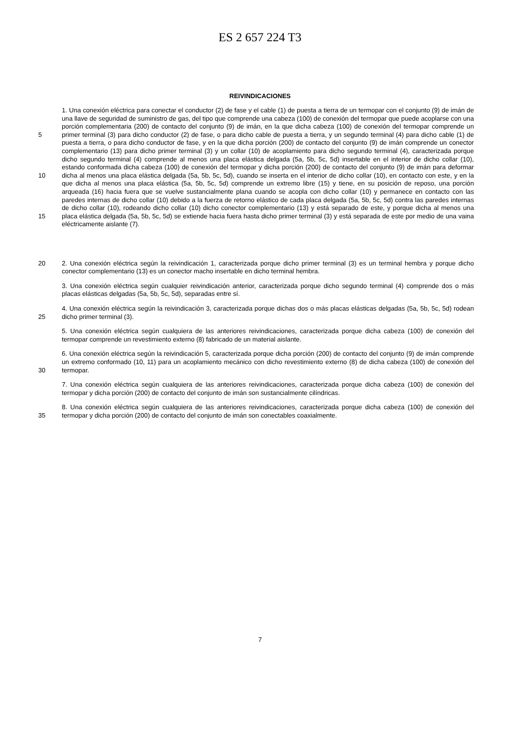ES 2 657 224 T3
REIVINDICACIONES
5
10
15
1. Una conexión eléctrica para conectar el conductor (2) de fase y el cable (1) de puesta a tierra de un termopar con el conjunto (9) de imán de una llave de seguridad de suministro de gas, del tipo que comprende una cabeza (100) de conexión del termopar que puede acoplarse con una porción complementaria (200) de contacto del conjunto (9) de imán, en la que dicha cabeza (100) de conexión del termopar comprende un primer terminal (3) para dicho conductor (2) de fase, o para dicho cable de puesta a tierra, y un segundo terminal (4) para dicho cable (1) de puesta a tierra, o para dicho conductor de fase, y en la que dicha porción (200) de contacto del conjunto (9) de imán comprende un conector complementario (13) para dicho primer terminal (3) y un collar (10) de acoplamiento para dicho segundo terminal (4), caracterizada porque dicho segundo terminal (4) comprende al menos una placa elástica delgada (5a, 5b, 5c, 5d) insertable en el interior de dicho collar (10), estando conformada dicha cabeza (100) de conexión del termopar y dicha porción (200) de contacto del conjunto (9) de imán para deformar dicha al menos una placa elástica delgada (5a, 5b, 5c, 5d), cuando se inserta en el interior de dicho collar (10), en contacto con este, y en la que dicha al menos una placa elástica (5a, 5b, 5c, 5d) comprende un extremo libre (15) y tiene, en su posición de reposo, una porción arqueada (16) hacia fuera que se vuelve sustancialmente plana cuando se acopla con dicho collar (10) y permanece en contacto con las paredes internas de dicho collar (10) debido a la fuerza de retorno elástico de cada placa delgada (5a, 5b, 5c, 5d) contra las paredes internas de dicho collar (10), rodeando dicho collar (10) dicho conector complementario (13) y está separado de este, y porque dicha al menos una placa elástica delgada (5a, 5b, 5c, 5d) se extiende hacia fuera hasta dicho primer terminal (3) y está separada de este por medio de una vaina eléctricamente aislante (7).
20 2. Una conexión eléctrica según la reivindicación 1, caracterizada porque dicho primer terminal (3) es un terminal hembra y porque dicho conector complementario (13) es un conector macho insertable en dicho terminal hembra.
3. Una conexión eléctrica según cualquier reivindicación anterior, caracterizada porque dicho segundo terminal (4) comprende dos o más placas elásticas delgadas (5a, 5b, 5c, 5d), separadas entre sí.
25 4. Una conexión eléctrica según la reivindicación 3, caracterizada porque dichas dos o más placas elásticas delgadas (5a, 5b, 5c, 5d) rodean dicho primer terminal (3).
5. Una conexión eléctrica según cualquiera de las anteriores reivindicaciones, caracterizada porque dicha cabeza (100) de conexión del termopar comprende un revestimiento externo (8) fabricado de un material aislante.
30 6. Una conexión eléctrica según la reivindicación 5, caracterizada porque dicha porción (200) de contacto del conjunto (9) de imán comprende un extremo conformado (10, 11) para un acoplamiento mecánico con dicho revestimiento externo (8) de dicha cabeza (100) de conexión del termopar.
7. Una conexión eléctrica según cualquiera de las anteriores reivindicaciones, caracterizada porque dicha cabeza (100) de conexión del termopar y dicha porción (200) de contacto del conjunto de imán son sustancialmente cilíndricas.
35 8. Una conexión eléctrica según cualquiera de las anteriores reivindicaciones, caracterizada porque dicha cabeza (100) de conexión del termopar y dicha porción (200) de contacto del conjunto de imán son conectables coaxialmente.
7